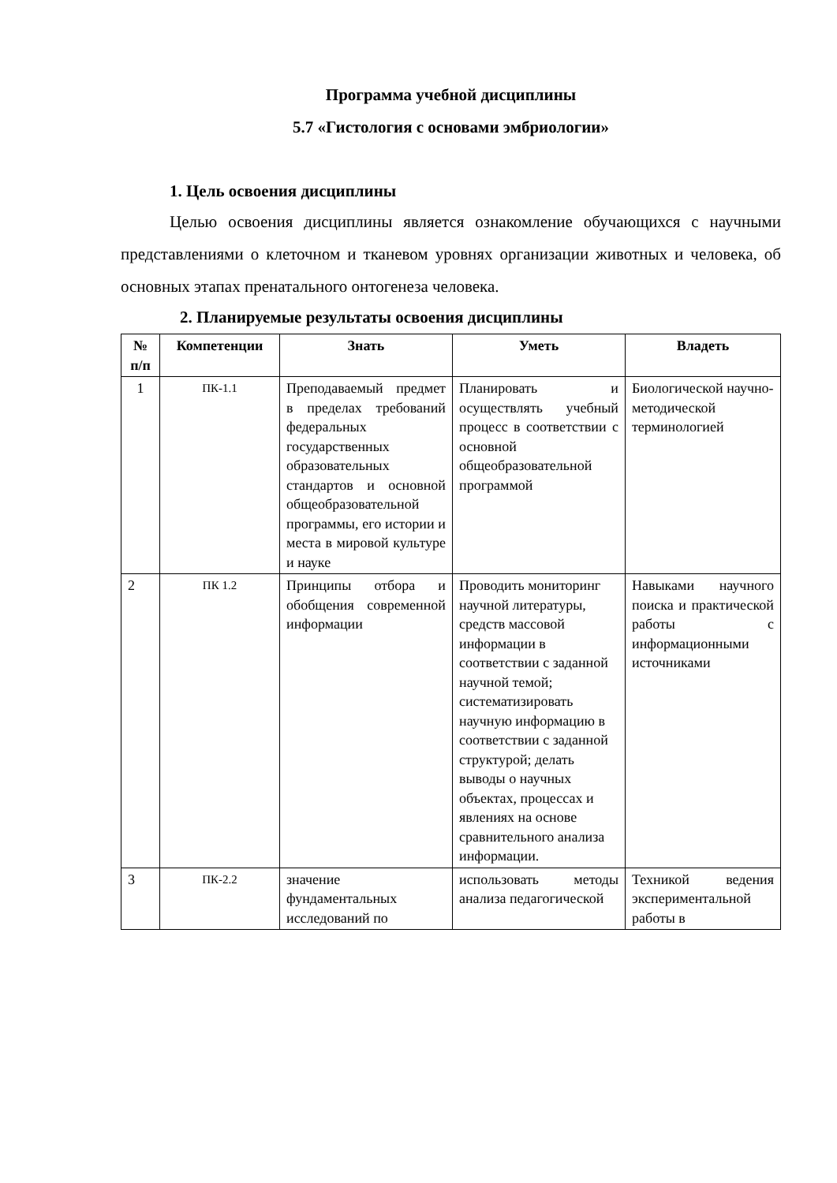Программа учебной дисциплины
5.7 «Гистология с основами эмбриологии»
1. Цель освоения дисциплины
Целью освоения дисциплины является ознакомление обучающихся с научными представлениями о клеточном и тканевом уровнях организации животных и человека, об основных этапах пренатального онтогенеза человека.
2. Планируемые результаты освоения дисциплины
| № п/п | Компетенции | Знать | Уметь | Владеть |
| --- | --- | --- | --- | --- |
| 1 | ПК-1.1 | Преподаваемый предмет в пределах требований федеральных государственных образовательных стандартов и основной общеобразовательной программы, его истории и места в мировой культуре и науке | Планировать и осуществлять учебный процесс в соответствии с основной общеобразовательной программой | Биологической научно-методической терминологией |
| 2 | ПК 1.2 | Принципы отбора и обобщения современной информации | Проводить мониторинг научной литературы, средств массовой информации в соответствии с заданной научной темой; систематизировать научную информацию в соответствии с заданной структурой; делать выводы о научных объектах, процессах и явлениях на основе сравнительного анализа информации. | Навыками научного поиска и практической работы с информационными источниками |
| 3 | ПК-2.2 | значение фундаментальных исследований по | использовать методы анализа педагогической | Техникой ведения экспериментальной работы в |